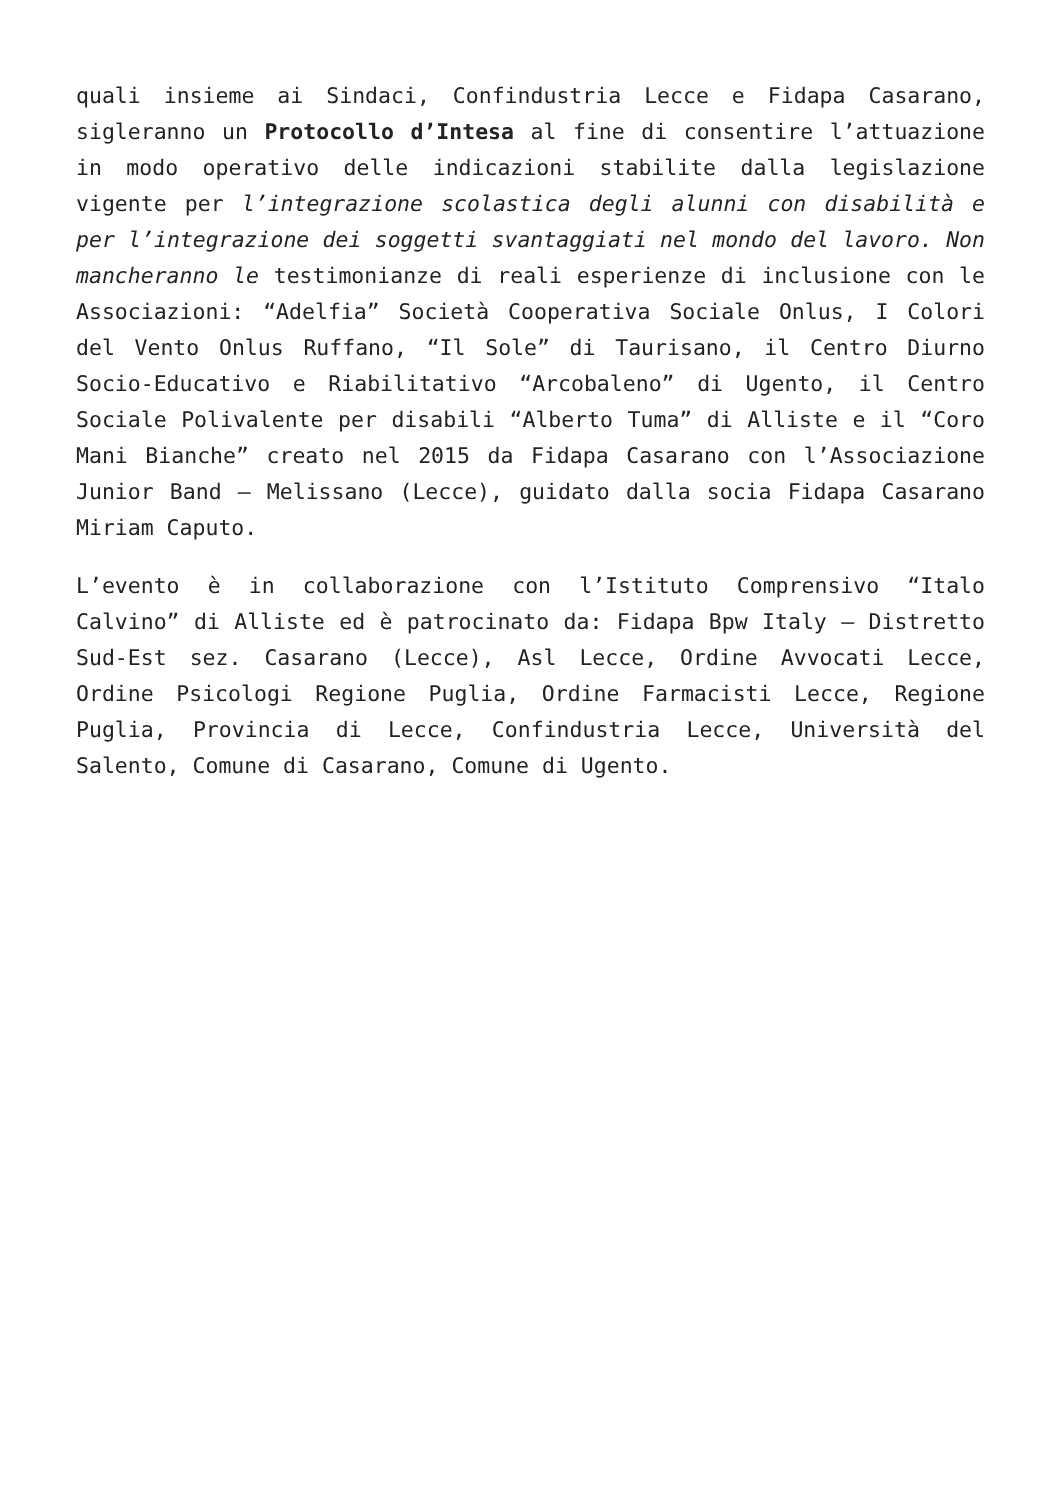quali insieme ai Sindaci, Confindustria Lecce e Fidapa Casarano, sigleranno un Protocollo d’Intesa al fine di consentire l’attuazione in modo operativo delle indicazioni stabilite dalla legislazione vigente per l’integrazione scolastica degli alunni con disabilità e per l’integrazione dei soggetti svantaggiati nel mondo del lavoro. Non mancheranno le testimonianze di reali esperienze di inclusione con le Associazioni: “Adelfia” Società Cooperativa Sociale Onlus, I Colori del Vento Onlus Ruffano, “Il Sole” di Taurisano, il Centro Diurno Socio-Educativo e Riabilitativo “Arcobaleno” di Ugento, il Centro Sociale Polivalente per disabili “Alberto Tuma” di Alliste e il “Coro Mani Bianche” creato nel 2015 da Fidapa Casarano con l’Associazione Junior Band – Melissano (Lecce), guidato dalla socia Fidapa Casarano Miriam Caputo.
L’evento è in collaborazione con l’Istituto Comprensivo “Italo Calvino” di Alliste ed è patrocinato da: Fidapa Bpw Italy – Distretto Sud-Est sez. Casarano (Lecce), Asl Lecce, Ordine Avvocati Lecce, Ordine Psicologi Regione Puglia, Ordine Farmacisti Lecce, Regione Puglia, Provincia di Lecce, Confindustria Lecce, Università del Salento, Comune di Casarano, Comune di Ugento.